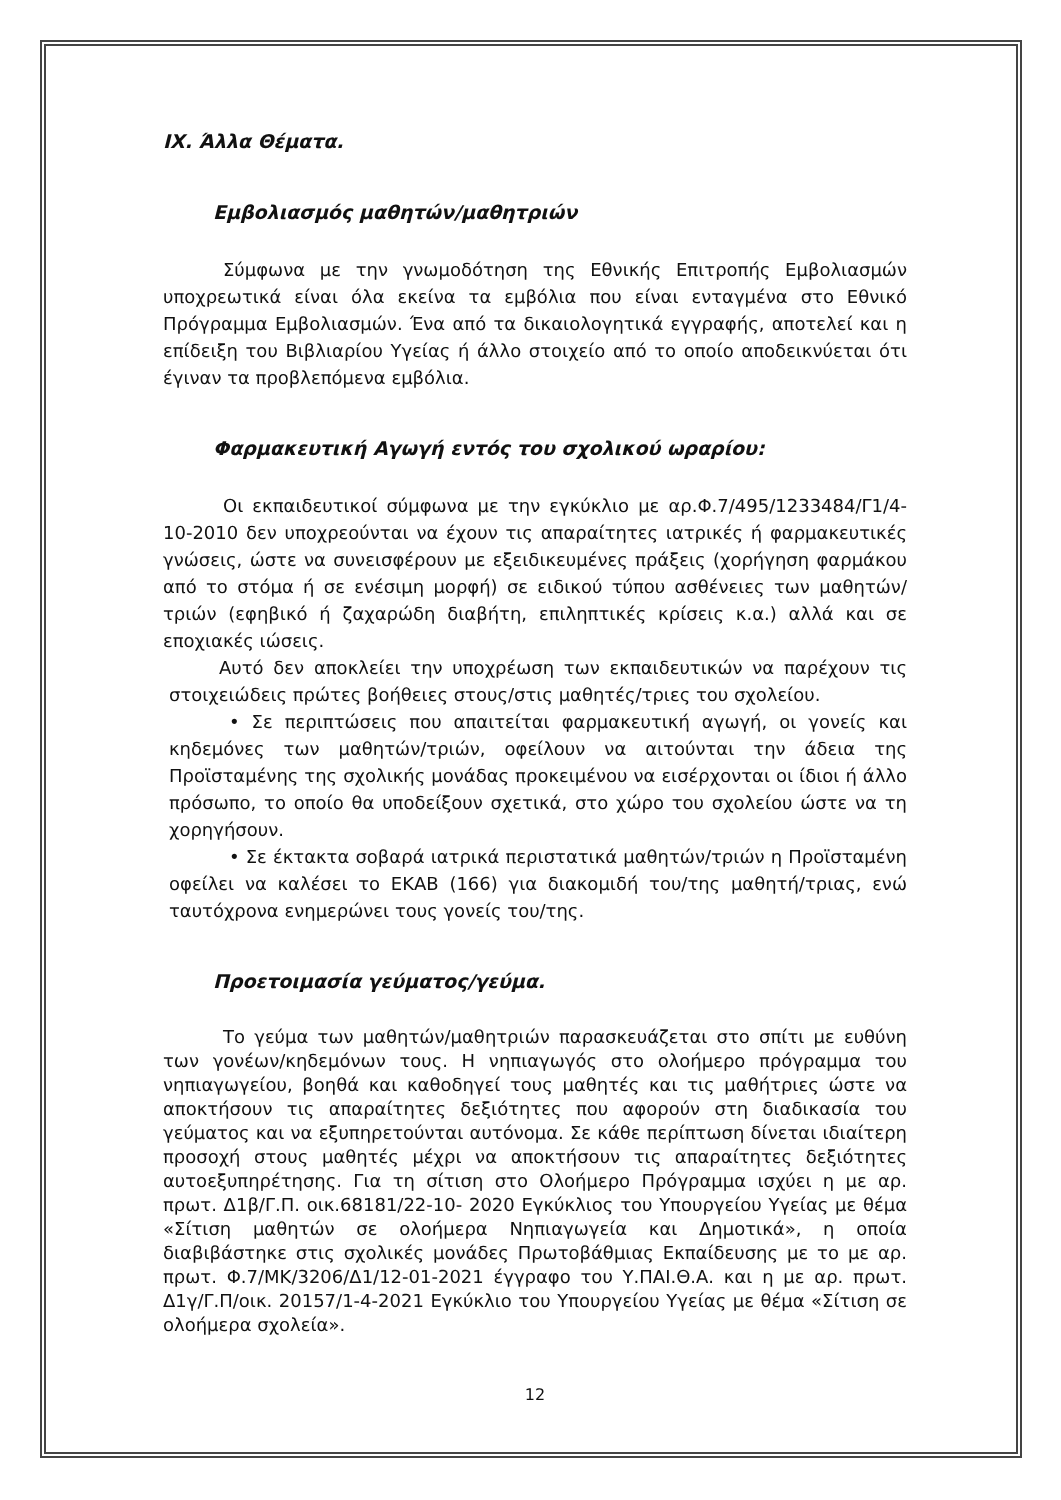ΙΧ. Άλλα Θέματα.
Εμβολιασμός μαθητών/μαθητριών
Σύμφωνα με την γνωμοδότηση της Εθνικής Επιτροπής Εμβολιασμών υποχρεωτικά είναι όλα εκείνα τα εμβόλια που είναι ενταγμένα στο Εθνικό Πρόγραμμα Εμβολιασμών. Ένα από τα δικαιολογητικά εγγραφής, αποτελεί και η επίδειξη του Βιβλιαρίου Υγείας ή άλλο στοιχείο από το οποίο αποδεικνύεται ότι έγιναν τα προβλεπόμενα εμβόλια.
Φαρμακευτική Αγωγή εντός του σχολικού ωραρίου:
Οι εκπαιδευτικοί σύμφωνα με την εγκύκλιο με αρ.Φ.7/495/1233484/Γ1/4-10-2010 δεν υποχρεούνται να έχουν τις απαραίτητες ιατρικές ή φαρμακευτικές γνώσεις, ώστε να συνεισφέρουν με εξειδικευμένες πράξεις (χορήγηση φαρμάκου από το στόμα ή σε ενέσιμη μορφή) σε ειδικού τύπου ασθένειες των μαθητών/τριών (εφηβικό ή ζαχαρώδη διαβήτη, επιληπτικές κρίσεις κ.α.) αλλά και σε εποχιακές ιώσεις.
Αυτό δεν αποκλείει την υποχρέωση των εκπαιδευτικών να παρέχουν τις στοιχειώδεις πρώτες βοήθειες στους/στις μαθητές/τριες του σχολείου.
• Σε περιπτώσεις που απαιτείται φαρμακευτική αγωγή, οι γονείς και κηδεμόνες των μαθητών/τριών, οφείλουν να αιτούνται την άδεια της Προϊσταμένης της σχολικής μονάδας προκειμένου να εισέρχονται οι ίδιοι ή άλλο πρόσωπο, το οποίο θα υποδείξουν σχετικά, στο χώρο του σχολείου ώστε να τη χορηγήσουν.
• Σε έκτακτα σοβαρά ιατρικά περιστατικά μαθητών/τριών η Προϊσταμένη οφείλει να καλέσει το ΕΚΑΒ (166) για διακομιδή του/της μαθητή/τριας, ενώ ταυτόχρονα ενημερώνει τους γονείς του/της.
Προετοιμασία γεύματος/γεύμα.
Το γεύμα των μαθητών/μαθητριών παρασκευάζεται στο σπίτι με ευθύνη των γονέων/κηδεμόνων τους. Η νηπιαγωγός στο ολοήμερο πρόγραμμα του νηπιαγωγείου, βοηθά και καθοδηγεί τους μαθητές και τις μαθήτριες ώστε να αποκτήσουν τις απαραίτητες δεξιότητες που αφορούν στη διαδικασία του γεύματος και να εξυπηρετούνται αυτόνομα. Σε κάθε περίπτωση δίνεται ιδιαίτερη προσοχή στους μαθητές μέχρι να αποκτήσουν τις απαραίτητες δεξιότητες αυτοεξυπηρέτησης. Για τη σίτιση στο Ολοήμερο Πρόγραμμα ισχύει η με αρ. πρωτ. Δ1β/Γ.Π. οικ.68181/22-10- 2020 Εγκύκλιος του Υπουργείου Υγείας με θέμα «Σίτιση μαθητών σε ολοήμερα Νηπιαγωγεία και Δημοτικά», η οποία διαβιβάστηκε στις σχολικές μονάδες Πρωτοβάθμιας Εκπαίδευσης με το με αρ. πρωτ. Φ.7/ΜΚ/3206/Δ1/12-01-2021 έγγραφο του Υ.ΠΑΙ.Θ.Α. και η με αρ. πρωτ. Δ1γ/Γ.Π/οικ. 20157/1-4-2021 Εγκύκλιο του Υπουργείου Υγείας με θέμα «Σίτιση σε ολοήμερα σχολεία».
12